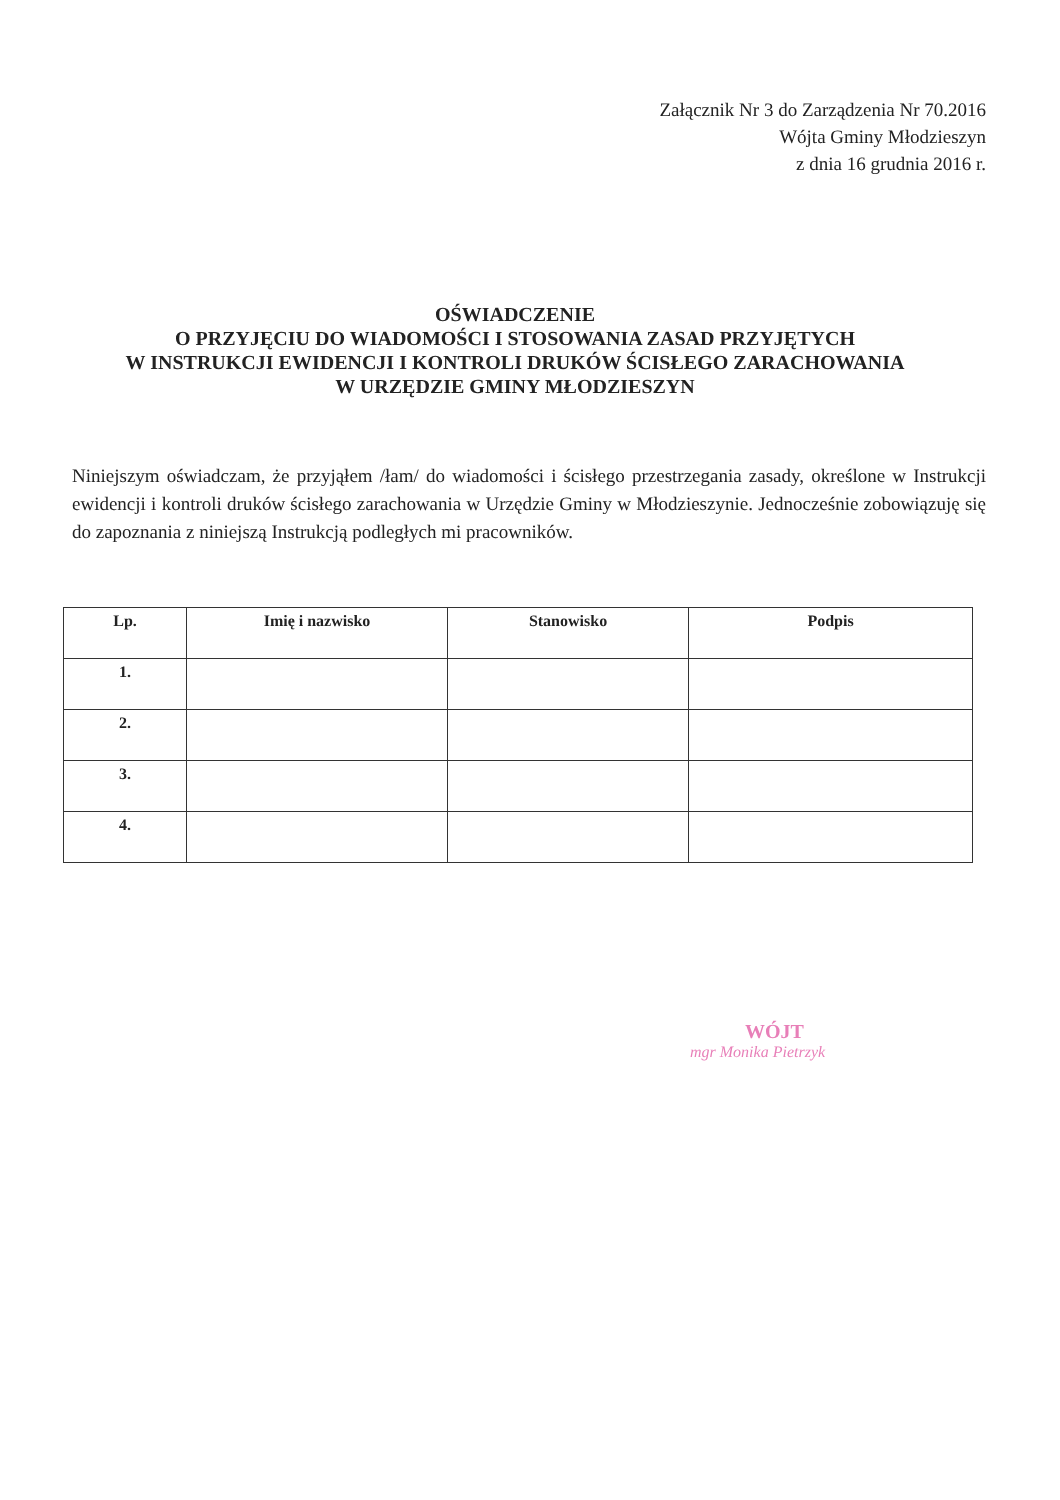Załącznik Nr 3 do Zarządzenia Nr 70.2016
Wójta Gminy Młodzieszyn
z dnia 16 grudnia 2016 r.
OŚWIADCZENIE
O PRZYJĘCIU DO WIADOMOŚCI I STOSOWANIA ZASAD PRZYJĘTYCH
W INSTRUKCJI EWIDENCJI I KONTROLI DRUKÓW ŚCISŁEGO ZARACHOWANIA
W URZĘDZIE GMINY MŁODZIESZYN
Niniejszym oświadczam, że przyjąłem /łam/ do wiadomości i ścisłego przestrzegania zasady, określone w Instrukcji ewidencji i kontroli druków ścisłego zarachowania w Urzędzie Gminy w Młodzieszynie. Jednocześnie zobowiązuję się do zapoznania z niniejszą Instrukcją podległych mi pracowników.
| Lp. | Imię i nazwisko | Stanowisko | Podpis |
| --- | --- | --- | --- |
| 1. | | | |
| 2. | | | |
| 3. | | | |
| 4. | | | |
WÓJT
mgr Monika Pietrzyk